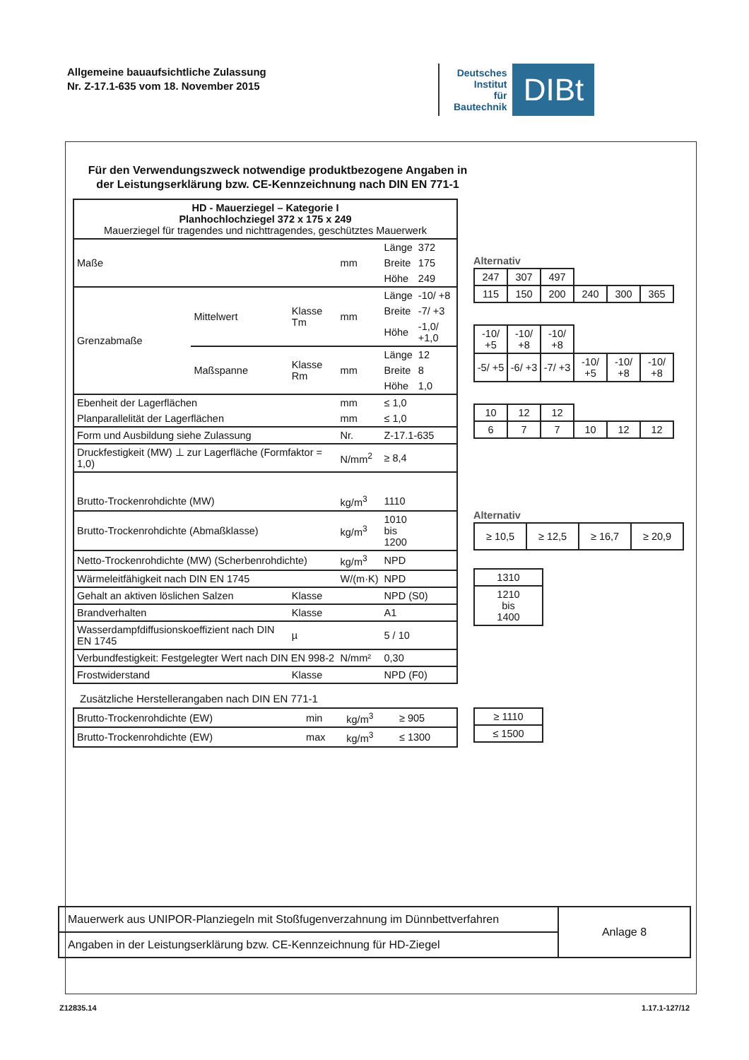Allgemeine bauaufsichtliche Zulassung
Nr. Z-17.1-635 vom 18. November 2015
Deutsches
Institut
für
Bautechnik
DIBt
Für den Verwendungszweck notwendige produktbezogene Angaben in der Leistungserklärung bzw. CE-Kennzeichnung nach DIN EN 771-1
| HD - Mauerziegel – Kategorie I Planhochlochziegel 372 x 175 x 249 Mauerziegel für tragendes und nichttragendes, geschütztes Mauerwerk | | | | | |
| Maße | | | mm | Länge | 372 |
| | | | | Breite | 175 |
| | | | | Höhe | 249 |
| Grenzabmaße | Mittelwert | Klasse Tm | mm | Länge | -10/ +8 |
| | | | | Breite | -7/ +3 |
| | | | | Höhe | -1,0/ +1,0 |
| | Maßspanne | Klasse Rm | mm | Länge | 12 |
| | | | | Breite | 8 |
| | | | | Höhe | 1,0 |
| Ebenheit der Lagerflächen | | | mm | ≤ 1,0 | |
| Planparallelität der Lagerflächen | | | mm | ≤ 1,0 | |
| Form und Ausbildung siehe Zulassung | | | Nr. | Z-17.1-635 | |
| Druckfestigkeit (MW) ⊥ zur Lagerfläche (Formfaktor = 1,0) | | | N/mm<sup>2</sup> | ≥ 8,4 | |
| Brutto-Trockenrohdichte (MW) | | | kg/m<sup>3</sup> | 1110 | |
| Brutto-Trockenrohdichte (Abmaßklasse) | | | kg/m<sup>3</sup> | 1010 bis 1200 | |
| Netto-Trockenrohdichte (MW) (Scherbenrohdichte) | | | kg/m<sup>3</sup> | NPD | |
| Wärmeleitfähigkeit nach DIN EN 1745 | | | W/(m·K) | NPD | |
| Gehalt an aktiven löslichen Salzen | | Klasse | | NPD (S0) | |
| Brandverhalten | | Klasse | | A1 | |
| Wasserdampfdiffusionskoeffizient nach DIN EN 1745 | | µ | | 5 / 10 | |
| Verbundfestigkeit: Festgelegter Wert nach DIN EN 998-2 | | | N/mm² | 0,30 | |
| Frostwiderstand | | Klasse | | NPD (F0) | |
Alternativ
| 247 | 307 | 497 | | | |
| 115 | 150 | 200 | 240 | 300 | 365 |
| -10/ +5 | -10/ +8 | -10/ +8 | | | |
| -5/ +5 | -6/ +3 | -7/ +3 | -10/ +5 | -10/ +8 | -10/ +8 |
| 10 | 12 | 12 | | | |
| 6 | 7 | 7 | 10 | 12 | 12 |
Alternativ
| ≥ 10,5 | ≥ 12,5 | ≥ 16,7 | ≥ 20,9 |
| 1310 |
| 1210 bis 1400 |
Zusätzliche Herstellerangaben nach DIN EN 771-1
| Brutto-Trockenrohdichte (EW) | min | kg/m<sup>3</sup> | ≥ 905 |
| Brutto-Trockenrohdichte (EW) | max | kg/m<sup>3</sup> | ≤ 1300 |
| ≥ 1110 |
| ≤ 1500 |
Mauerwerk aus UNIPOR-Planziegeln mit Stoßfugenverzahnung im Dünnbettverfahren
Angaben in der Leistungserklärung bzw. CE-Kennzeichnung für HD-Ziegel
Anlage 8
Z12835.14 1.17.1-127/12